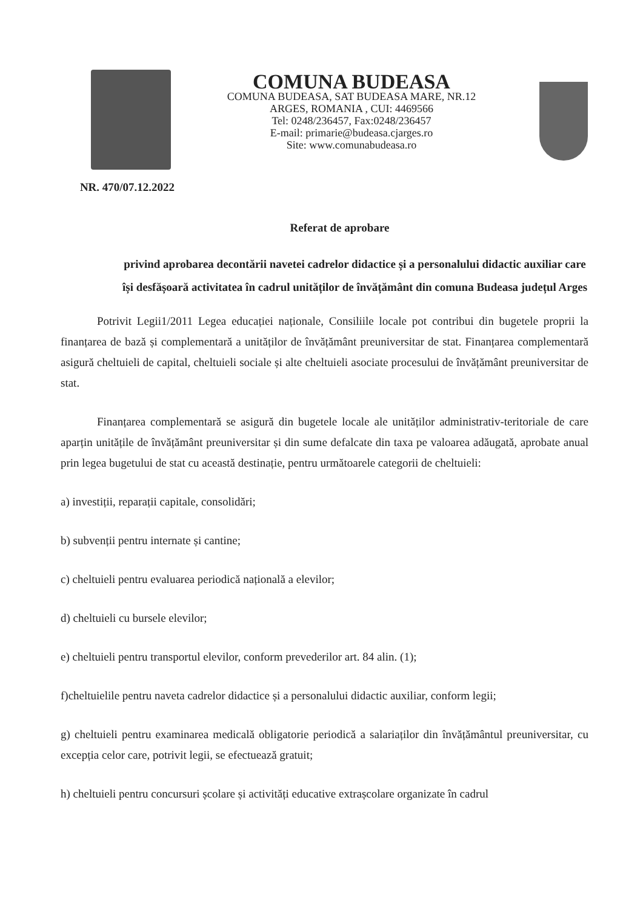NR. 470/07.12.2022
COMUNA BUDEASA
COMUNA BUDEASA, SAT BUDEASA MARE, NR.12
ARGES, ROMANIA , CUI: 4469566
Tel: 0248/236457, Fax:0248/236457
E-mail: primarie@budeasa.cjarges.ro
Site: www.comunabudeasa.ro
Referat de aprobare
privind aprobarea decontării navetei cadrelor didactice și a personalului didactic auxiliar care își desfășoară activitatea în cadrul unităților de învățământ din comuna Budeasa județul Arges
Potrivit Legii1/2011 Legea educației naționale, Consiliile locale pot contribui din bugetele proprii la finanțarea de bază și complementară a unităților de învățământ preuniversitar de stat. Finanțarea complementară asigură cheltuieli de capital, cheltuieli sociale și alte cheltuieli asociate procesului de învățământ preuniversitar de stat.
Finanțarea complementară se asigură din bugetele locale ale unităților administrativ-teritoriale de care aparțin unitățile de învățământ preuniversitar și din sume defalcate din taxa pe valoarea adăugată, aprobate anual prin legea bugetului de stat cu această destinație, pentru următoarele categorii de cheltuieli:
a) investiții, reparații capitale, consolidări;
b) subvenții pentru internate și cantine;
c) cheltuieli pentru evaluarea periodică națională a elevilor;
d) cheltuieli cu bursele elevilor;
e) cheltuieli pentru transportul elevilor, conform prevederilor art. 84 alin. (1);
f)cheltuielile pentru naveta cadrelor didactice și a personalului didactic auxiliar, conform legii;
g) cheltuieli pentru examinarea medicală obligatorie periodică a salariaților din învățământul preuniversitar, cu excepția celor care, potrivit legii, se efectuează gratuit;
h) cheltuieli pentru concursuri școlare și activități educative extrașcolare organizate în cadrul